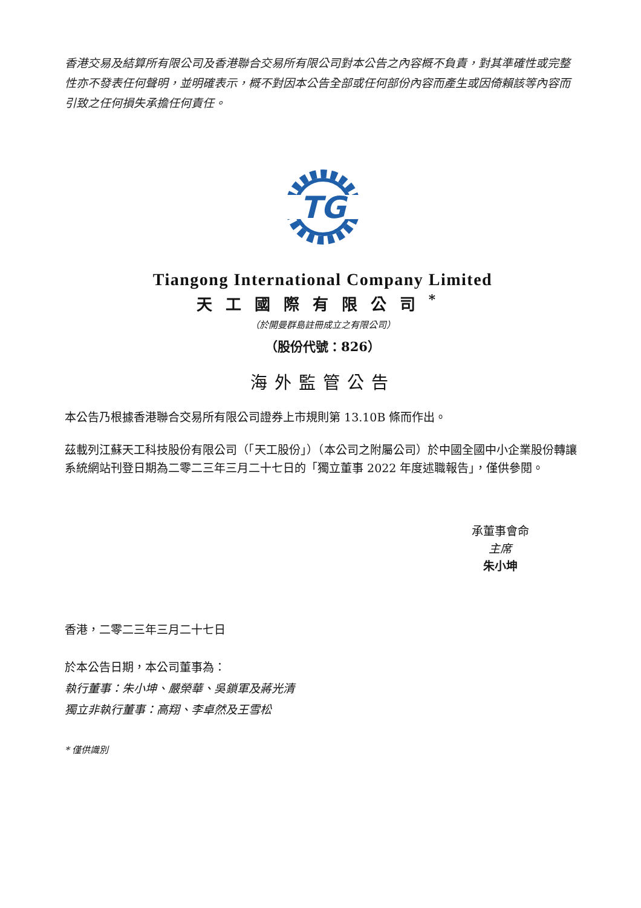香港交易及結算所有限公司及香港聯合交易所有限公司對本公告之內容概不負責，對其準確性或完整性亦不發表任何聲明，並明確表示，概不對因本公告全部或任何部份內容而產生或因倚賴該等內容而引致之任何損失承擔任何責任。
TG
Tiangong International Company Limited
天工國際有限公司<sup>*</sup>
（於開曼群島註冊成立之有限公司）
（股份代號：826）
海外監管公告
本公告乃根據香港聯合交易所有限公司證券上市規則第 13.10B 條而作出。
茲載列江蘇天工科技股份有限公司（「天工股份」）（本公司之附屬公司）於中國全國中小企業股份轉讓系統網站刊登日期為二零二三年三月二十七日的「獨立董事 2022 年度述職報告」，僅供參閱。
承董事會命
主席
朱小坤
香港，二零二三年三月二十七日
於本公告日期，本公司董事為：
執行董事：朱小坤、嚴榮華、吳鎖軍及蔣光清
獨立非執行董事：高翔、李卓然及王雪松
* 僅供識別